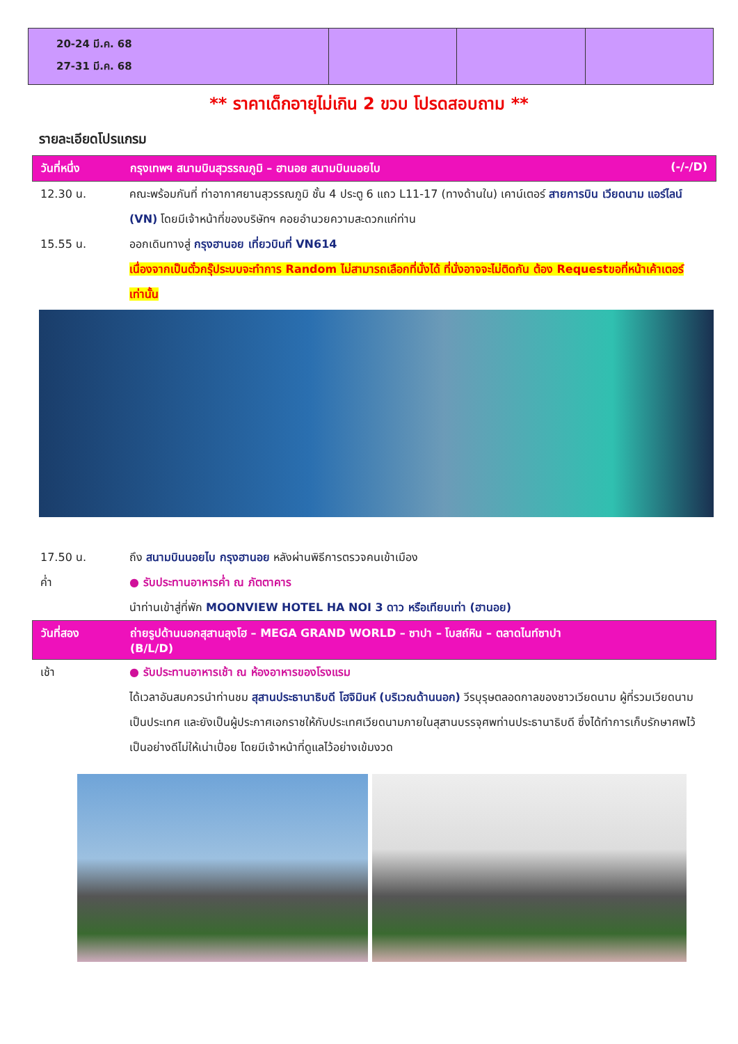| 20-24 มี.ค. 68 27-31 มี.ค. 68 | | | |
** ราคาเด็กอายุไม่เกิน 2 ขวบ โปรดสอบถาม **
รายละเอียดโปรแกรม
วันที่หนึ่ง กรุงเทพฯ สนามบินสุวรรณภูมิ – ฮานอย สนามบินนอยไบ (-/-/D)
12.30 น. คณะพร้อมกันที่ ท่าอากาศยานสุวรรณภูมิ ชั้น 4 ประตู 6 แถว L11-17 (ทางด้านใน) เคาน์เตอร์ สายการบิน เวียดนาม แอร์ไลน์ (VN) โดยมีเจ้าหน้าที่ของบริษัทฯ คอยอำนวยความสะดวกแก่ท่าน
15.55 น. ออกเดินทางสู่ กรุงฮานอย เที่ยวบินที่ VN614
เนื่องจากเป็นตั๋วกรุ๊ประบบจะทำการ Random ไม่สามารถเลือกที่นั่งได้ ที่นั่งอาจจะไม่ติดกัน ต้อง Requestขอที่หน้าเค้าเตอร์เท่านั้น
17.50 น. ถึง สนามบินนอยไบ กรุงฮานอย หลังผ่านพิธีการตรวจคนเข้าเมือง
ค่ำ ● รับประทานอาหารค่ำ ณ ภัตตาคาร
นำท่านเข้าสู่ที่พัก MOONVIEW HOTEL HA NOI 3 ดาว หรือเทียบเท่า (ฮานอย)
วันที่สอง ถ่ายรูปด้านนอกสุสานลุงโฮ – MEGA GRAND WORLD – ซาปา – โบสถ์หิน – ตลาดไนท์ซาปา
(B/L/D)
เช้า ● รับประทานอาหารเช้า ณ ห้องอาหารของโรงแรม
ได้เวลาอันสมควรนำท่านชม สุสานประธานาธิบดี โฮจิมินห์ (บริเวณด้านนอก) วีรบุรุษตลอดกาลของชาวเวียดนาม ผู้ที่รวมเวียดนามเป็นประเทศ และยังเป็นผู้ประกาศเอกราชให้กับประเทศเวียดนามภายในสุสานบรรจุศพท่านประธานาธิบดี ซึ่งได้ทำการเก็บรักษาศพไว้เป็นอย่างดีไม่ให้เน่าเปื่อย โดยมีเจ้าหน้าที่ดูแลไว้อย่างเข้มงวด